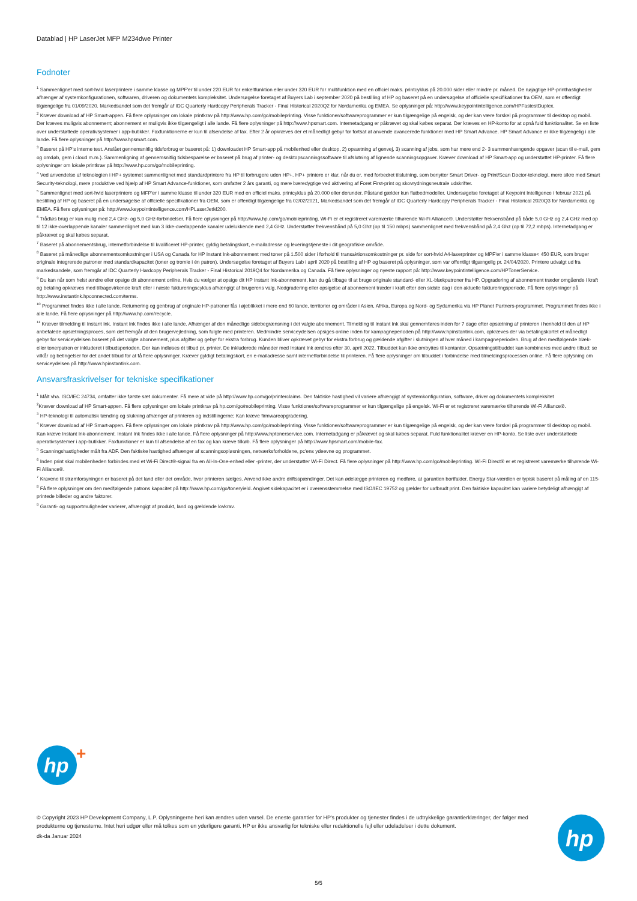Datablad | HP LaserJet MFP M234dwe Printer
Fodnoter
<sup>1</sup> Sammenlignet med sort-hvid laserprintere i samme klasse og MPF'er til under 220 EUR for enkeltfunktion eller under 320 EUR for multifunktion med en officiel maks. printcyklus på 20.000 sider eller mindre pr. måned. De nøjagtige HP-printhastigheder afhænger af systemkonfigurationen, softwaren, driveren og dokumentets kompleksitet. Undersøgelse foretaget af Buyers Lab i september 2020 på bestilling af HP og baseret på en undersøgelse af officielle specifikationer fra OEM, som er offentligt tilgængelige fra 01/09/2020. Markedsandel som det fremgår af IDC Quarterly Hardcopy Peripherals Tracker - Final Historical 2020Q2 for Nordamerika og EMEA. Se oplysninger på: http://www.keypointintelligence.com/HPFastestDuplex.
<sup>2</sup> Kræver download af HP Smart-appen. Få flere oplysninger om lokale printkrav på http://www.hp.com/go/mobileprinting. Visse funktioner/softwareprogrammer er kun tilgængelige på engelsk, og der kan være forskel på programmer til desktop og mobil. Der kræves muligvis abonnement; abonnement er muligvis ikke tilgængeligt i alle lande. Få flere oplysninger på http://www.hpsmart.com. Internetadgang er påkrævet og skal købes separat. Der kræves en HP-konto for at opnå fuld funktionalitet. Se en liste over understøttede operativsystemer i app-butikker. Faxfunktionerne er kun til afsendelse af fax. Efter 2 år opkræves der et månedligt gebyr for fortsat at anvende avancerede funktioner med HP Smart Advance. HP Smart Advance er ikke tilgængelig i alle lande. Få flere oplysninger på http://www.hpsmart.com.
<sup>3</sup> Baseret på HP's interne test. Anslået gennemsnitlig tidsforbrug er baseret på: 1) downloadet HP Smart-app på mobilenhed eller desktop, 2) opsætning af genvej, 3) scanning af jobs, som har mere end 2- 3 sammenhængende opgaver (scan til e-mail, gem og omdøb, gem i cloud m.m.). Sammenligning af gennemsnitlig tidsbesparelse er baseret på brug af printer- og desktopscanningssoftware til afslutning af lignende scanningsopgaver. Kræver download af HP Smart-app og understøttet HP-printer. Få flere oplysninger om lokale printkrav på http://www.hp.com/go/mobileprinting.
<sup>4</sup> Ved anvendelse af teknologien i HP+ systemet sammenlignet med standardprintere fra HP til forbrugere uden HP+. HP+ printere er klar, når du er, med forbedret tilslutning, som benytter Smart Driver- og Print/Scan Doctor-teknologi, mere sikre med Smart Security-teknologi, mere produktive ved hjælp af HP Smart Advance-funktioner, som omfatter 2 års garanti, og mere bæredygtige ved aktivering af Foret First-print og skovrydningsneutrale udskrifter.
<sup>5</sup> Sammenlignet med sort-hvid laserprintere og MFP'er i samme klasse til under 320 EUR med en officiel maks. printcyklus på 20.000 eller derunder. Påstand gælder kun flatbedmodeller. Undersøgelse foretaget af Keypoint Intelligence i februar 2021 på bestilling af HP og baseret på en undersøgelse af officielle specifikationer fra OEM, som er offentligt tilgængelige fra 02/02/2021, Markedsandel som det fremgår af IDC Quarterly Hardcopy Peripherals Tracker - Final Historical 2020Q3 for Nordamerika og EMEA. Få flere oplysninger på: http://www.keypointintelligence.com/HPLaserJetM200.
<sup>6</sup> Trådløs brug er kun mulig med 2,4 GHz- og 5,0 GHz-forbindelser. Få flere oplysninger på http://www.hp.com/go/mobileprinting. Wi-Fi er et registreret varemærke tilhørende Wi-Fi Alliance®. Understøtter frekvensbånd på både 5,0 GHz og 2,4 GHz med op til 12 ikke-overlappende kanaler sammenlignet med kun 3 ikke-overlappende kanaler udelukkende med 2,4 GHz. Understøtter frekvensbånd på 5,0 Ghz (op til 150 mbps) sammenlignet med frekvensbånd på 2,4 Ghz (op til 72,2 mbps). Internetadgang er påkrævet og skal købes separat.
<sup>7</sup> Baseret på abonnementsbrug, internetforbindelse til kvalificeret HP-printer, gyldig betalingskort, e-mailadresse og leveringstjeneste i dit geografiske område.
<sup>8</sup> Baseret på månedlige abonnementsomkostninger i USA og Canada for HP Instant Ink-abonnement med toner på 1.500 sider i forhold til transaktionsomkostninger pr. side for sort-hvid A4-laserprinter og MPF'er i samme klasse< 450 EUR, som bruger originale integrerede patroner med standardkapacitet (toner og tromle i én patron). Undersøgelse foretaget af Buyers Lab i april 2020 på bestilling af HP og baseret på oplysninger, som var offentligt tilgængelig pr. 24/04/2020. Printere udvalgt ud fra markedsandele, som fremgår af IDC Quarterly Hardcopy Peripherals Tracker - Final Historical 2019Q4 for Nordamerika og Canada. Få flere oplysninger og nyeste rapport på: http://www.keypointintelligence.com/HPTonerService.
<sup>9</sup> Du kan når som helst ændre eller opsige dit abonnement online. Hvis du vælger at opsige dit HP Instant Ink-abonnement, kan du gå tilbage til at bruge originale standard- eller XL-blækpatroner fra HP. Opgradering af abonnement træder omgående i kraft og betaling opkræves med tilbagevirkende kraft eller i næste faktureringscyklus afhængigt af brugerens valg. Nedgradering eller opsigelse af abonnement træder i kraft efter den sidste dag i den aktuelle faktureringsperiode. Få flere oplysninger på http://www.instantink.hpconnected.com/terms.
<sup>10</sup> Programmet findes ikke i alle lande. Returnering og genbrug af originale HP-patroner fås i øjeblikket i mere end 60 lande, territorier og områder i Asien, Afrika, Europa og Nord- og Sydamerika via HP Planet Partners-programmet. Programmet findes ikke i alle lande. Få flere oplysninger på http://www.hp.com/recycle.
<sup>11</sup> Kræver tilmelding til Instant Ink. Instant Ink findes ikke i alle lande. Afhænger af den månedlige sidebegrænsning i det valgte abonnement. Tilmelding til Instant Ink skal gennemføres inden for 7 dage efter opsætning af printeren i henhold til den af HP anbefalede opsætningsproces, som det fremgår af den brugervejledning, som fulgte med printeren. Medmindre serviceydelsen opsiges online inden for kampagneperioden på http://www.hpinstantink.com, opkræves der via betalingskortet et månedligt gebyr for serviceydelsen baseret på det valgte abonnement, plus afgifter og gebyr for ekstra forbrug. Kunden bliver opkrævet gebyr for ekstra forbrug og gældende afgifter i slutningen af hver måned i kampagneperioden. Brug af den medfølgende blæk- eller tonerpatron er inkluderet i tilbudsperioden. Der kan indløses ét tilbud pr. printer. De inkluderede måneder med Instant Ink ændres efter 30. april 2022. Tilbuddet kan ikke ombyttes til kontanter. Opsætningstilbuddet kan kombineres med andre tilbud; se vilkår og betingelser for det andet tilbud for at få flere oplysninger. Kræver gyldigt betalingskort, en e-mailadresse samt internetforbindelse til printeren. Få flere oplysninger om tilbuddet i forbindelse med tilmeldingsprocessen online. Få flere oplysning om serviceydelsen på http://www.hpinstantink.com.
Ansvarsfraskrivelser for tekniske specifikationer
<sup>1</sup> Målt vha. ISO/IEC 24734, omfatter ikke første sæt dokumenter. Få mere at vide på http://www.hp.com/go/printerclaims. Den faktiske hastighed vil variere afhængigt af systemkonfiguration, software, driver og dokumentets kompleksitet
<sup>2</sup> Kræver download af HP Smart-appen. Få flere oplysninger om lokale printkrav på hp.com/go/mobileprinting. Visse funktioner/softwareprogrammer er kun tilgængelige på engelsk. Wi-Fi er et registreret varemærke tilhørende Wi-Fi Alliance®.
<sup>3</sup> HP-teknologi til automatisk tænding og slukning afhænger af printeren og indstillingerne; Kan kræve firmwareopgradering.
<sup>4</sup> Kræver download af HP Smart-appen. Få flere oplysninger om lokale printkrav på http://www.hp.com/go/mobileprinting. Visse funktioner/softwareprogrammer er kun tilgængelige på engelsk, og der kan være forskel på programmer til desktop og mobil. Kan kræve Instant Ink-abonnement. Instant Ink findes ikke i alle lande. Få flere oplysninger på http://www.hptonerservice.com. Internetadgang er påkrævet og skal købes separat. Fuld funktionalitet kræver en HP-konto. Se liste over understøttede operativsystemer i app-butikker. Faxfunktioner er kun til afsendelse af en fax og kan kræve tilkøb. Få flere oplysninger på http://www.hpsmart.com/mobile-fax.
<sup>5</sup> Scanningshastigheder målt fra ADF. Den faktiske hastighed afhænger af scanningsopløsningen, netværksforholdene, pc'ens ydeevne og programmet.
<sup>6</sup> Inden print skal mobilenheden forbindes med et Wi-Fi Direct®-signal fra en All-In-One-enhed eller -printer, der understøtter Wi-Fi Direct. Få flere oplysninger på http://www.hp.com/go/mobileprinting. Wi-Fi Direct® er et registreret varemærke tilhørende Wi-Fi Alliance®.
<sup>7</sup> Kravene til strømforsyningen er baseret på det land eller det område, hvor printeren sælges. Anvend ikke andre driftsspændinger. Det kan ødelægge printeren og medføre, at garantien bortfalder. Energy Star-værdien er typisk baseret på måling af en 115-
<sup>8</sup> Få flere oplysninger om den medfølgende patrons kapacitet på http://www.hp.com/go/toneryield. Angivet sidekapacitet er i overensstemmelse med ISO/IEC 19752 og gælder for uafbrudt print. Den faktiske kapacitet kan variere betydeligt afhængigt af printede billeder og andre faktorer.
<sup>9</sup> Garanti- og supportmuligheder varierer, afhængigt af produkt, land og gældende lovkrav.
hp
+
© Copyright 2023 HP Development Company, L.P. Oplysningerne heri kan ændres uden varsel. De eneste garantier for HP's produkter og tjenester findes i de udtrykkelige garantierklæringer, der følger med produkterne og tjenesterne. Intet heri udgør eller må tolkes som en yderligere garanti. HP er ikke ansvarlig for tekniske eller redaktionelle fejl eller udeladelser i dette dokument.
dk-da Januar 2024
hp
5/5